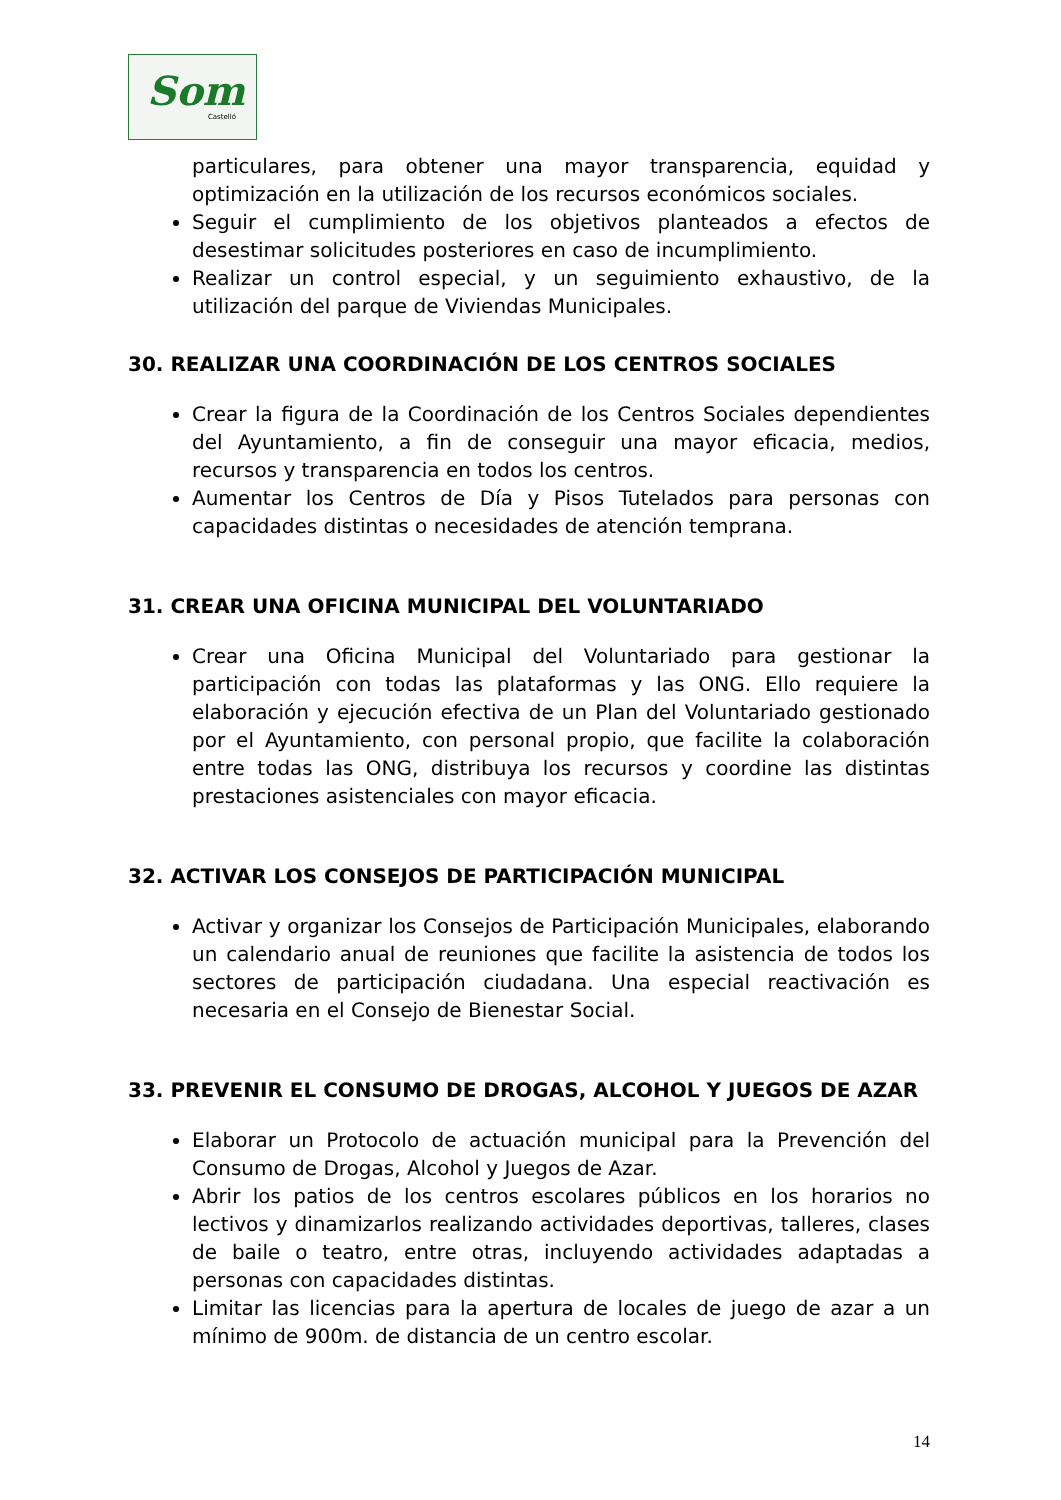Som
Castelló
particulares, para obtener una mayor transparencia, equidad y optimización en la utilización de los recursos económicos sociales.
Seguir el cumplimiento de los objetivos planteados a efectos de desestimar solicitudes posteriores en caso de incumplimiento.
Realizar un control especial, y un seguimiento exhaustivo, de la utilización del parque de Viviendas Municipales.
30. REALIZAR UNA COORDINACIÓN DE LOS CENTROS SOCIALES
Crear la figura de la Coordinación de los Centros Sociales dependientes del Ayuntamiento, a fin de conseguir una mayor eficacia, medios, recursos y transparencia en todos los centros.
Aumentar los Centros de Día y Pisos Tutelados para personas con capacidades distintas o necesidades de atención temprana.
31. CREAR UNA OFICINA MUNICIPAL DEL VOLUNTARIADO
Crear una Oficina Municipal del Voluntariado para gestionar la participación con todas las plataformas y las ONG. Ello requiere la elaboración y ejecución efectiva de un Plan del Voluntariado gestionado por el Ayuntamiento, con personal propio, que facilite la colaboración entre todas las ONG, distribuya los recursos y coordine las distintas prestaciones asistenciales con mayor eficacia.
32. ACTIVAR LOS CONSEJOS DE PARTICIPACIÓN MUNICIPAL
Activar y organizar los Consejos de Participación Municipales, elaborando un calendario anual de reuniones que facilite la asistencia de todos los sectores de participación ciudadana. Una especial reactivación es necesaria en el Consejo de Bienestar Social.
33. PREVENIR EL CONSUMO DE DROGAS, ALCOHOL Y JUEGOS DE AZAR
Elaborar un Protocolo de actuación municipal para la Prevención del Consumo de Drogas, Alcohol y Juegos de Azar.
Abrir los patios de los centros escolares públicos en los horarios no lectivos y dinamizarlos realizando actividades deportivas, talleres, clases de baile o teatro, entre otras, incluyendo actividades adaptadas a personas con capacidades distintas.
Limitar las licencias para la apertura de locales de juego de azar a un mínimo de 900m. de distancia de un centro escolar.
14